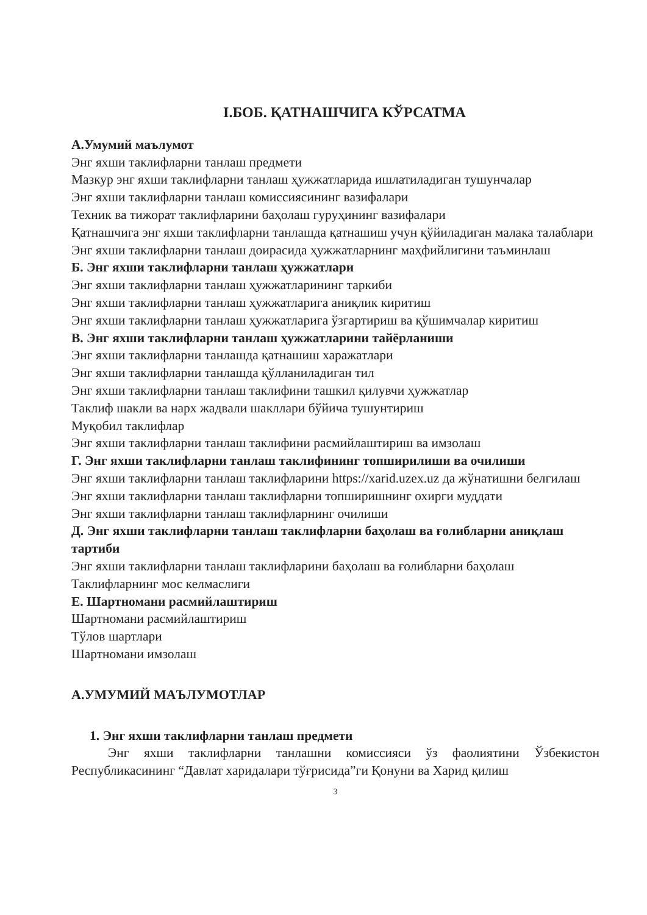I.БОБ. ҚАТНАШЧИГА КЎРСАТМА
А.Умумий маълумот
Энг яхши таклифларни танлаш предмети
Мазкур энг яхши таклифларни танлаш ҳужжатларида ишлатиладиган тушунчалар
Энг яхши таклифларни танлаш комиссиясининг вазифалари
Техник ва тижорат таклифларини баҳолаш гуруҳининг вазифалари
Қатнашчига энг яхши таклифларни танлашда қатнашиш учун қўйиладиган малака талаблари
Энг яхши таклифларни танлаш доирасида ҳужжатларнинг маҳфийлигини таъминлаш
Б. Энг яхши таклифларни танлаш ҳужжатлари
Энг яхши таклифларни танлаш ҳужжатларининг таркиби
Энг яхши таклифларни танлаш ҳужжатларига аниқлик киритиш
Энг яхши таклифларни танлаш ҳужжатларига ўзгартириш ва қўшимчалар киритиш
В. Энг яхши таклифларни танлаш ҳужжатларини тайёрланиши
Энг яхши таклифларни танлашда қатнашиш харажатлари
Энг яхши таклифларни танлашда қўлланиладиган тил
Энг яхши таклифларни танлаш таклифини ташкил қилувчи ҳужжатлар
Таклиф шакли ва нарх жадвали шакллари бўйича тушунтириш
Муқобил таклифлар
Энг яхши таклифларни танлаш таклифини расмийлаштириш ва имзолаш
Г. Энг яхши таклифларни танлаш таклифининг топширилиши ва очилиши
Энг яхши таклифларни танлаш таклифларини https://xarid.uzex.uz да жўнатишни белгилаш
Энг яхши таклифларни танлаш таклифларни топширишнинг охирги муддати
Энг яхши таклифларни танлаш таклифларнинг очилиши
Д. Энг яхши таклифларни танлаш таклифларни баҳолаш ва ғолибларни аниқлаш тартиби
Энг яхши таклифларни танлаш таклифларини баҳолаш ва ғолибларни баҳолаш
Таклифларнинг мос келмаслиги
Е. Шартномани расмийлаштириш
Шартномани расмийлаштириш
Тўлов шартлари
Шартномани имзолаш
А.УМУМИЙ МАЪЛУМОТЛАР
1. Энг яхши таклифларни танлаш предмети
Энг яхши таклифларни танлашни комиссияси ўз фаолиятини Ўзбекистон Республикасининг “Давлат харидалари тўғрисида”ги Қонуни ва Харид қилиш
3